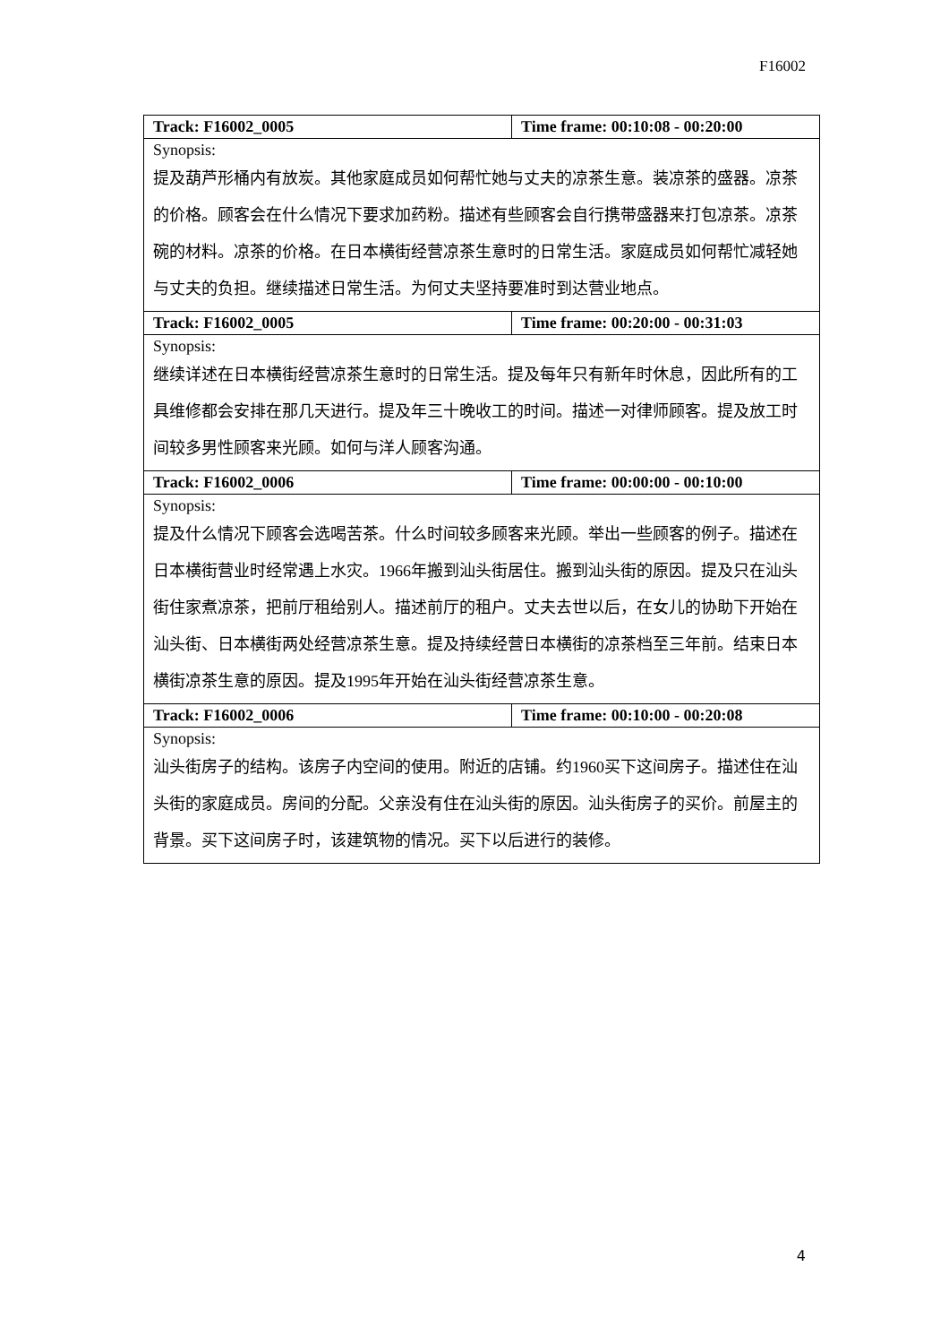F16002
| Track: F16002_0005 | Time frame: 00:10:08 - 00:20:00 |
| Synopsis: 提及葫芦形桶内有放炭。其他家庭成员如何帮忙她与丈夫的凉茶生意。装凉茶的盛器。凉茶的价格。顾客会在什么情况下要求加药粉。描述有些顾客会自行携带盛器来打包凉茶。凉茶碗的材料。凉茶的价格。在日本横街经营凉茶生意时的日常生活。家庭成员如何帮忙减轻她与丈夫的负担。继续描述日常生活。为何丈夫坚持要准时到达营业地点。 | |
| Track: F16002_0005 | Time frame: 00:20:00 - 00:31:03 |
| Synopsis: 继续详述在日本横街经营凉茶生意时的日常生活。提及每年只有新年时休息，因此所有的工具维修都会安排在那几天进行。提及年三十晚收工的时间。描述一对律师顾客。提及放工时间较多男性顾客来光顾。如何与洋人顾客沟通。 | |
| Track: F16002_0006 | Time frame: 00:00:00 - 00:10:00 |
| Synopsis: 提及什么情况下顾客会选喝苦茶。什么时间较多顾客来光顾。举出一些顾客的例子。描述在日本横街营业时经常遇上水灾。1966年搬到汕头街居住。搬到汕头街的原因。提及只在汕头街住家煮凉茶，把前厅租给别人。描述前厅的租户。丈夫去世以后，在女儿的协助下开始在汕头街、日本横街两处经营凉茶生意。提及持续经营日本横街的凉茶档至三年前。结束日本横街凉茶生意的原因。提及1995年开始在汕头街经营凉茶生意。 | |
| Track: F16002_0006 | Time frame: 00:10:00 - 00:20:08 |
| Synopsis: 汕头街房子的结构。该房子内空间的使用。附近的店铺。约1960买下这间房子。描述住在汕头街的家庭成员。房间的分配。父亲没有住在汕头街的原因。汕头街房子的买价。前屋主的背景。买下这间房子时，该建筑物的情况。买下以后进行的装修。 | |
4